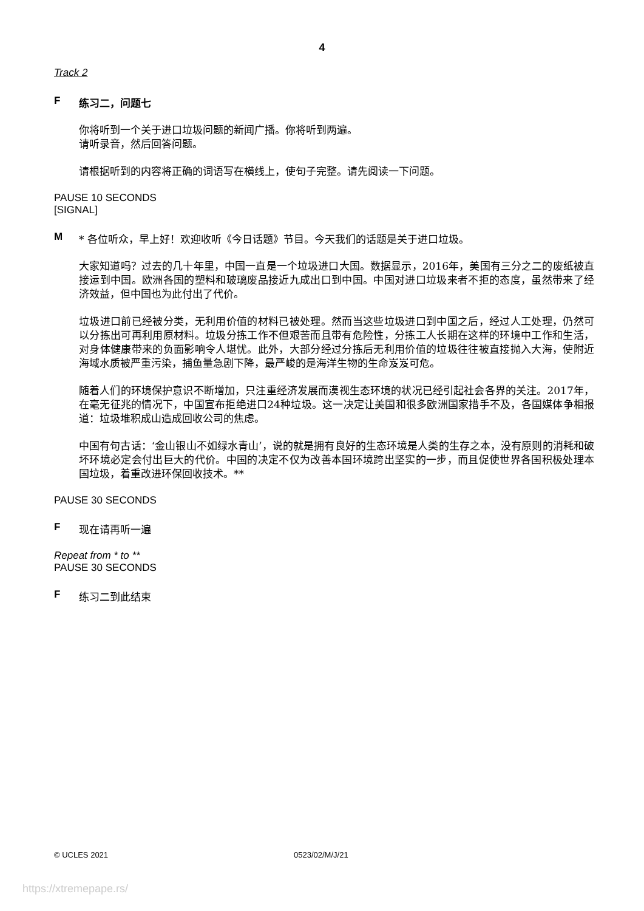4
Track 2
F练习二，问题七
你将听到一个关于进口垃圾问题的新闻广播。你将听到两遍。
请听录音，然后回答问题。
请根据听到的内容将正确的词语写在横线上，使句子完整。请先阅读一下问题。
PAUSE 10 SECONDS
[SIGNAL]
M * 各位听众，早上好！欢迎收听《今日话题》节目。今天我们的话题是关于进口垃圾。
大家知道吗？过去的几十年里，中国一直是一个垃圾进口大国。数据显示，2016年，美国有三分之二的废纸被直接运到中国。欧洲各国的塑料和玻璃废品接近九成出口到中国。中国对进口垃圾来者不拒的态度，虽然带来了经济效益，但中国也为此付出了代价。
垃圾进口前已经被分类，无利用价值的材料已被处理。然而当这些垃圾进口到中国之后，经过人工处理，仍然可以分拣出可再利用原材料。垃圾分拣工作不但艰苦而且带有危险性，分拣工人长期在这样的环境中工作和生活，对身体健康带来的负面影响令人堪忧。此外，大部分经过分拣后无利用价值的垃圾往往被直接抛入大海，使附近海域水质被严重污染，捕鱼量急剧下降，最严峻的是海洋生物的生命岌岌可危。
随着人们的环境保护意识不断增加，只注重经济发展而漠视生态环境的状况已经引起社会各界的关注。2017年，在毫无征兆的情况下，中国宣布拒绝进口24种垃圾。这一决定让美国和很多欧洲国家措手不及，各国媒体争相报道：垃圾堆积成山造成回收公司的焦虑。
中国有句古话：‘金山银山不如绿水青山’，说的就是拥有良好的生态环境是人类的生存之本，没有原则的消耗和破坏环境必定会付出巨大的代价。中国的决定不仅为改善本国环境跨出坚实的一步，而且促使世界各国积极处理本国垃圾，着重改进环保回收技术。**
PAUSE 30 SECONDS
F现在请再听一遍
Repeat from * to **
PAUSE 30 SECONDS
F练习二到此结束
© UCLES 2021 0523/02/M/J/21
https://xtremepape.rs/